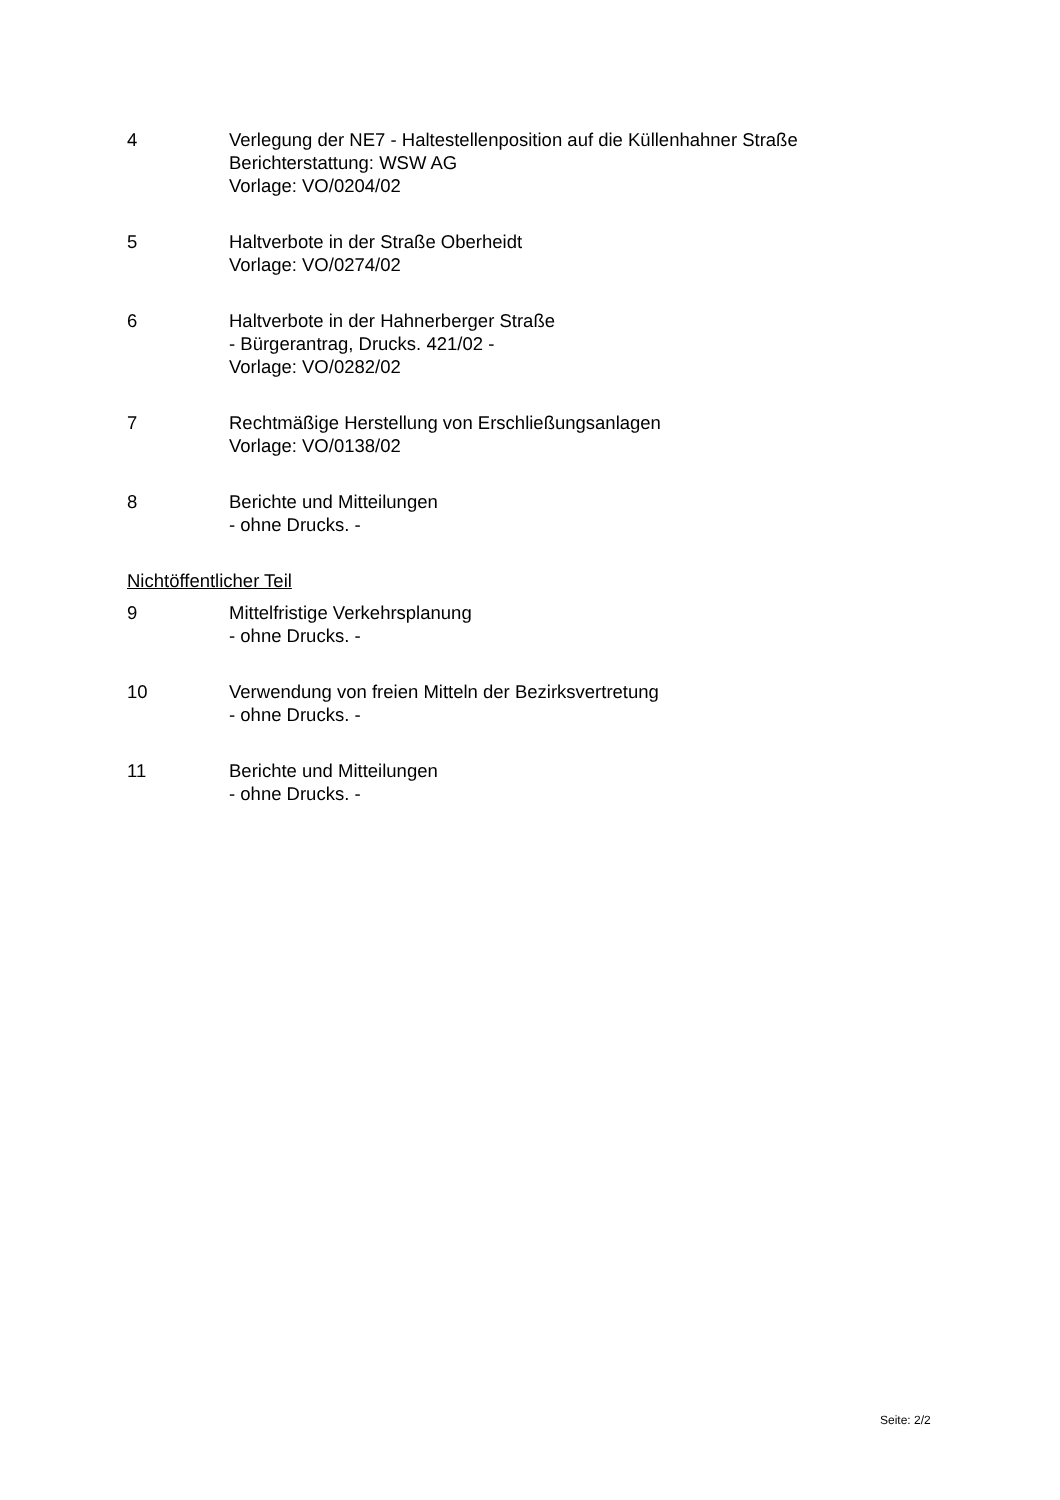4 Verlegung der NE7 - Haltestellenposition auf die Küllenhahner Straße
Berichterstattung: WSW AG
Vorlage: VO/0204/02
5 Haltverbote in der Straße Oberheidt
Vorlage: VO/0274/02
6 Haltverbote in der Hahnerberger Straße
- Bürgerantrag, Drucks. 421/02 -
Vorlage: VO/0282/02
7 Rechtmäßige Herstellung von Erschließungsanlagen
Vorlage: VO/0138/02
8 Berichte und Mitteilungen
- ohne Drucks. -
Nichtöffentlicher Teil
9 Mittelfristige Verkehrsplanung
- ohne Drucks. -
10 Verwendung von freien Mitteln der Bezirksvertretung
- ohne Drucks. -
11 Berichte und Mitteilungen
- ohne Drucks. -
Seite: 2/2